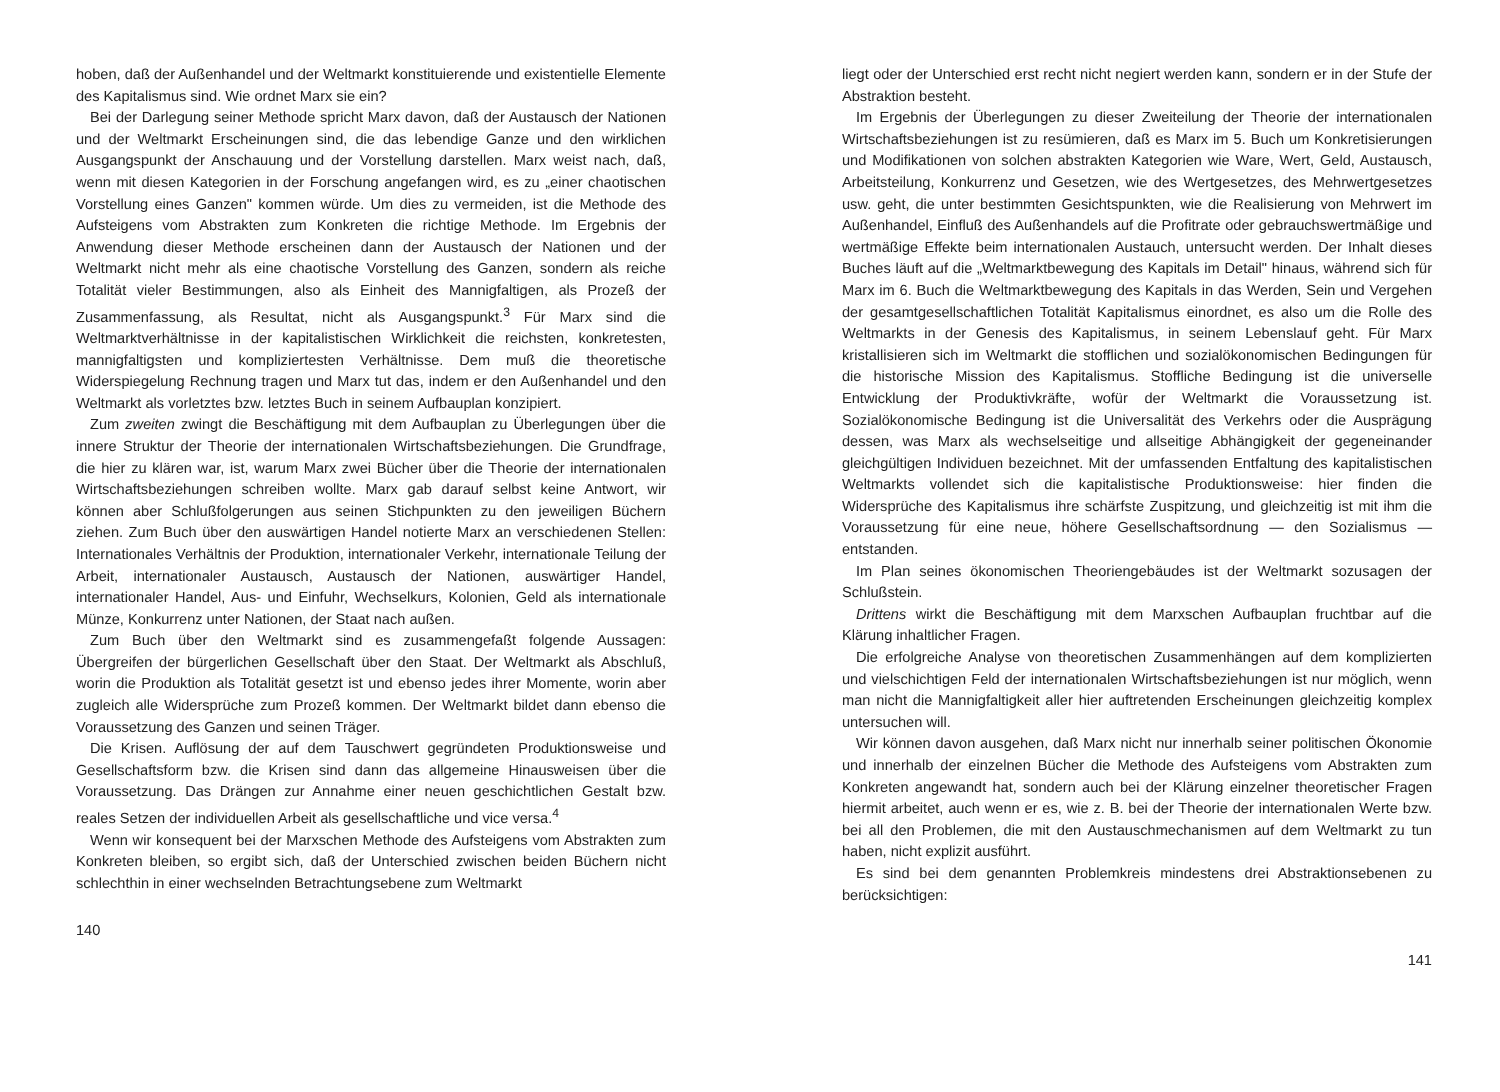hoben, daß der Außenhandel und der Weltmarkt konstituierende und existentielle Elemente des Kapitalismus sind. Wie ordnet Marx sie ein?
Bei der Darlegung seiner Methode spricht Marx davon, daß der Austausch der Nationen und der Weltmarkt Erscheinungen sind, die das lebendige Ganze und den wirklichen Ausgangspunkt der Anschauung und der Vorstellung darstellen. Marx weist nach, daß, wenn mit diesen Kategorien in der Forschung angefangen wird, es zu „einer chaotischen Vorstellung eines Ganzen" kommen würde. Um dies zu vermeiden, ist die Methode des Aufsteigens vom Abstrakten zum Konkreten die richtige Methode. Im Ergebnis der Anwendung dieser Methode erscheinen dann der Austausch der Nationen und der Weltmarkt nicht mehr als eine chaotische Vorstellung des Ganzen, sondern als reiche Totalität vieler Bestimmungen, also als Einheit des Mannigfaltigen, als Prozeß der Zusammenfassung, als Resultat, nicht als Ausgangspunkt.<sup>3</sup> Für Marx sind die Weltmarktverhältnisse in der kapitalistischen Wirklichkeit die reichsten, konkretesten, mannigfaltigsten und kompliziertesten Verhältnisse. Dem muß die theoretische Widerspiegelung Rechnung tragen und Marx tut das, indem er den Außenhandel und den Weltmarkt als vorletztes bzw. letztes Buch in seinem Aufbauplan konzipiert.
Zum zweiten zwingt die Beschäftigung mit dem Aufbauplan zu Überlegungen über die innere Struktur der Theorie der internationalen Wirtschaftsbeziehungen. Die Grundfrage, die hier zu klären war, ist, warum Marx zwei Bücher über die Theorie der internationalen Wirtschaftsbeziehungen schreiben wollte. Marx gab darauf selbst keine Antwort, wir können aber Schlußfolgerungen aus seinen Stichpunkten zu den jeweiligen Büchern ziehen. Zum Buch über den auswärtigen Handel notierte Marx an verschiedenen Stellen: Internationales Verhältnis der Produktion, internationaler Verkehr, internationale Teilung der Arbeit, internationaler Austausch, Austausch der Nationen, auswärtiger Handel, internationaler Handel, Aus- und Einfuhr, Wechselkurs, Kolonien, Geld als internationale Münze, Konkurrenz unter Nationen, der Staat nach außen.
Zum Buch über den Weltmarkt sind es zusammengefaßt folgende Aussagen: Übergreifen der bürgerlichen Gesellschaft über den Staat. Der Weltmarkt als Abschluß, worin die Produktion als Totalität gesetzt ist und ebenso jedes ihrer Momente, worin aber zugleich alle Widersprüche zum Prozeß kommen. Der Weltmarkt bildet dann ebenso die Voraussetzung des Ganzen und seinen Träger.
Die Krisen. Auflösung der auf dem Tauschwert gegründeten Produktionsweise und Gesellschaftsform bzw. die Krisen sind dann das allgemeine Hinausweisen über die Voraussetzung. Das Drängen zur Annahme einer neuen geschichtlichen Gestalt bzw. reales Setzen der individuellen Arbeit als gesellschaftliche und vice versa.<sup>4</sup>
Wenn wir konsequent bei der Marxschen Methode des Aufsteigens vom Abstrakten zum Konkreten bleiben, so ergibt sich, daß der Unterschied zwischen beiden Büchern nicht schlechthin in einer wechselnden Betrachtungsebene zum Weltmarkt
140
liegt oder der Unterschied erst recht nicht negiert werden kann, sondern er in der Stufe der Abstraktion besteht.
Im Ergebnis der Überlegungen zu dieser Zweiteilung der Theorie der internationalen Wirtschaftsbeziehungen ist zu resümieren, daß es Marx im 5. Buch um Konkretisierungen und Modifikationen von solchen abstrakten Kategorien wie Ware, Wert, Geld, Austausch, Arbeitsteilung, Konkurrenz und Gesetzen, wie des Wertgesetzes, des Mehrwertgesetzes usw. geht, die unter bestimmten Gesichtspunkten, wie die Realisierung von Mehrwert im Außenhandel, Einfluß des Außenhandels auf die Profitrate oder gebrauchswertmäßige und wertmäßige Effekte beim internationalen Austauch, untersucht werden. Der Inhalt dieses Buches läuft auf die „Weltmarktbewegung des Kapitals im Detail" hinaus, während sich für Marx im 6. Buch die Weltmarktbewegung des Kapitals in das Werden, Sein und Vergehen der gesamtgesellschaftlichen Totalität Kapitalismus einordnet, es also um die Rolle des Weltmarkts in der Genesis des Kapitalismus, in seinem Lebenslauf geht. Für Marx kristallisieren sich im Weltmarkt die stofflichen und sozialökonomischen Bedingungen für die historische Mission des Kapitalismus. Stoffliche Bedingung ist die universelle Entwicklung der Produktivkräfte, wofür der Weltmarkt die Voraussetzung ist. Sozialökonomische Bedingung ist die Universalität des Verkehrs oder die Ausprägung dessen, was Marx als wechselseitige und allseitige Abhängigkeit der gegeneinander gleichgültigen Individuen bezeichnet. Mit der umfassenden Entfaltung des kapitalistischen Weltmarkts vollendet sich die kapitalistische Produktionsweise: hier finden die Widersprüche des Kapitalismus ihre schärfste Zuspitzung, und gleichzeitig ist mit ihm die Voraussetzung für eine neue, höhere Gesellschaftsordnung — den Sozialismus — entstanden.
Im Plan seines ökonomischen Theoriengebäudes ist der Weltmarkt sozusagen der Schlußstein.
Drittens wirkt die Beschäftigung mit dem Marxschen Aufbauplan fruchtbar auf die Klärung inhaltlicher Fragen.
Die erfolgreiche Analyse von theoretischen Zusammenhängen auf dem komplizierten und vielschichtigen Feld der internationalen Wirtschaftsbeziehungen ist nur möglich, wenn man nicht die Mannigfaltigkeit aller hier auftretenden Erscheinungen gleichzeitig komplex untersuchen will.
Wir können davon ausgehen, daß Marx nicht nur innerhalb seiner politischen Ökonomie und innerhalb der einzelnen Bücher die Methode des Aufsteigens vom Abstrakten zum Konkreten angewandt hat, sondern auch bei der Klärung einzelner theoretischer Fragen hiermit arbeitet, auch wenn er es, wie z. B. bei der Theorie der internationalen Werte bzw. bei all den Problemen, die mit den Austauschmechanismen auf dem Weltmarkt zu tun haben, nicht explizit ausführt.
Es sind bei dem genannten Problemkreis mindestens drei Abstraktionsebenen zu berücksichtigen:
141